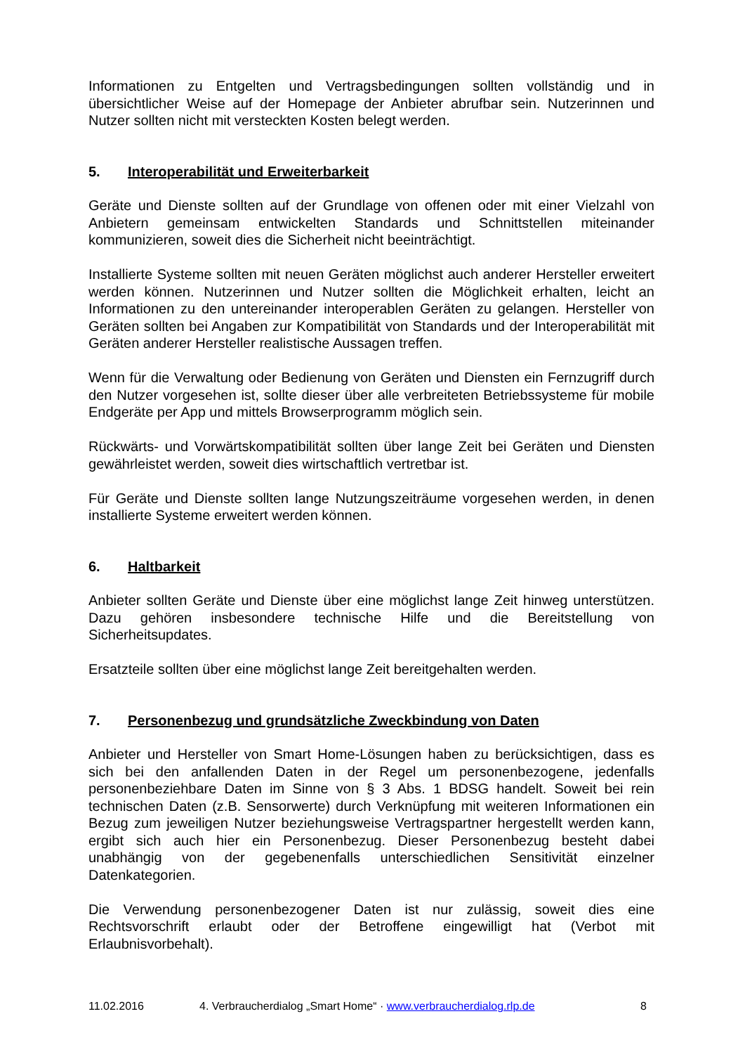Informationen zu Entgelten und Vertragsbedingungen sollten vollständig und in übersichtlicher Weise auf der Homepage der Anbieter abrufbar sein. Nutzerinnen und Nutzer sollten nicht mit versteckten Kosten belegt werden.
5. Interoperabilität und Erweiterbarkeit
Geräte und Dienste sollten auf der Grundlage von offenen oder mit einer Vielzahl von Anbietern gemeinsam entwickelten Standards und Schnittstellen miteinander kommunizieren, soweit dies die Sicherheit nicht beeinträchtigt.
Installierte Systeme sollten mit neuen Geräten möglichst auch anderer Hersteller erweitert werden können. Nutzerinnen und Nutzer sollten die Möglichkeit erhalten, leicht an Informationen zu den untereinander interoperablen Geräten zu gelangen. Hersteller von Geräten sollten bei Angaben zur Kompatibilität von Standards und der Interoperabilität mit Geräten anderer Hersteller realistische Aussagen treffen.
Wenn für die Verwaltung oder Bedienung von Geräten und Diensten ein Fernzugriff durch den Nutzer vorgesehen ist, sollte dieser über alle verbreiteten Betriebssysteme für mobile Endgeräte per App und mittels Browserprogramm möglich sein.
Rückwärts- und Vorwärtskompatibilität sollten über lange Zeit bei Geräten und Diensten gewährleistet werden, soweit dies wirtschaftlich vertretbar ist.
Für Geräte und Dienste sollten lange Nutzungszeiträume vorgesehen werden, in denen installierte Systeme erweitert werden können.
6. Haltbarkeit
Anbieter sollten Geräte und Dienste über eine möglichst lange Zeit hinweg unterstützen. Dazu gehören insbesondere technische Hilfe und die Bereitstellung von Sicherheitsupdates.
Ersatzteile sollten über eine möglichst lange Zeit bereitgehalten werden.
7. Personenbezug und grundsätzliche Zweckbindung von Daten
Anbieter und Hersteller von Smart Home-Lösungen haben zu berücksichtigen, dass es sich bei den anfallenden Daten in der Regel um personenbezogene, jedenfalls personenbeziehbare Daten im Sinne von § 3 Abs. 1 BDSG handelt. Soweit bei rein technischen Daten (z.B. Sensorwerte) durch Verknüpfung mit weiteren Informationen ein Bezug zum jeweiligen Nutzer beziehungsweise Vertragspartner hergestellt werden kann, ergibt sich auch hier ein Personenbezug. Dieser Personenbezug besteht dabei unabhängig von der gegebenenfalls unterschiedlichen Sensitivität einzelner Datenkategorien.
Die Verwendung personenbezogener Daten ist nur zulässig, soweit dies eine Rechtsvorschrift erlaubt oder der Betroffene eingewilligt hat (Verbot mit Erlaubnisvorbehalt).
11.02.2016 4. Verbraucherdialog „Smart Home“ · www.verbraucherdialog.rlp.de 8